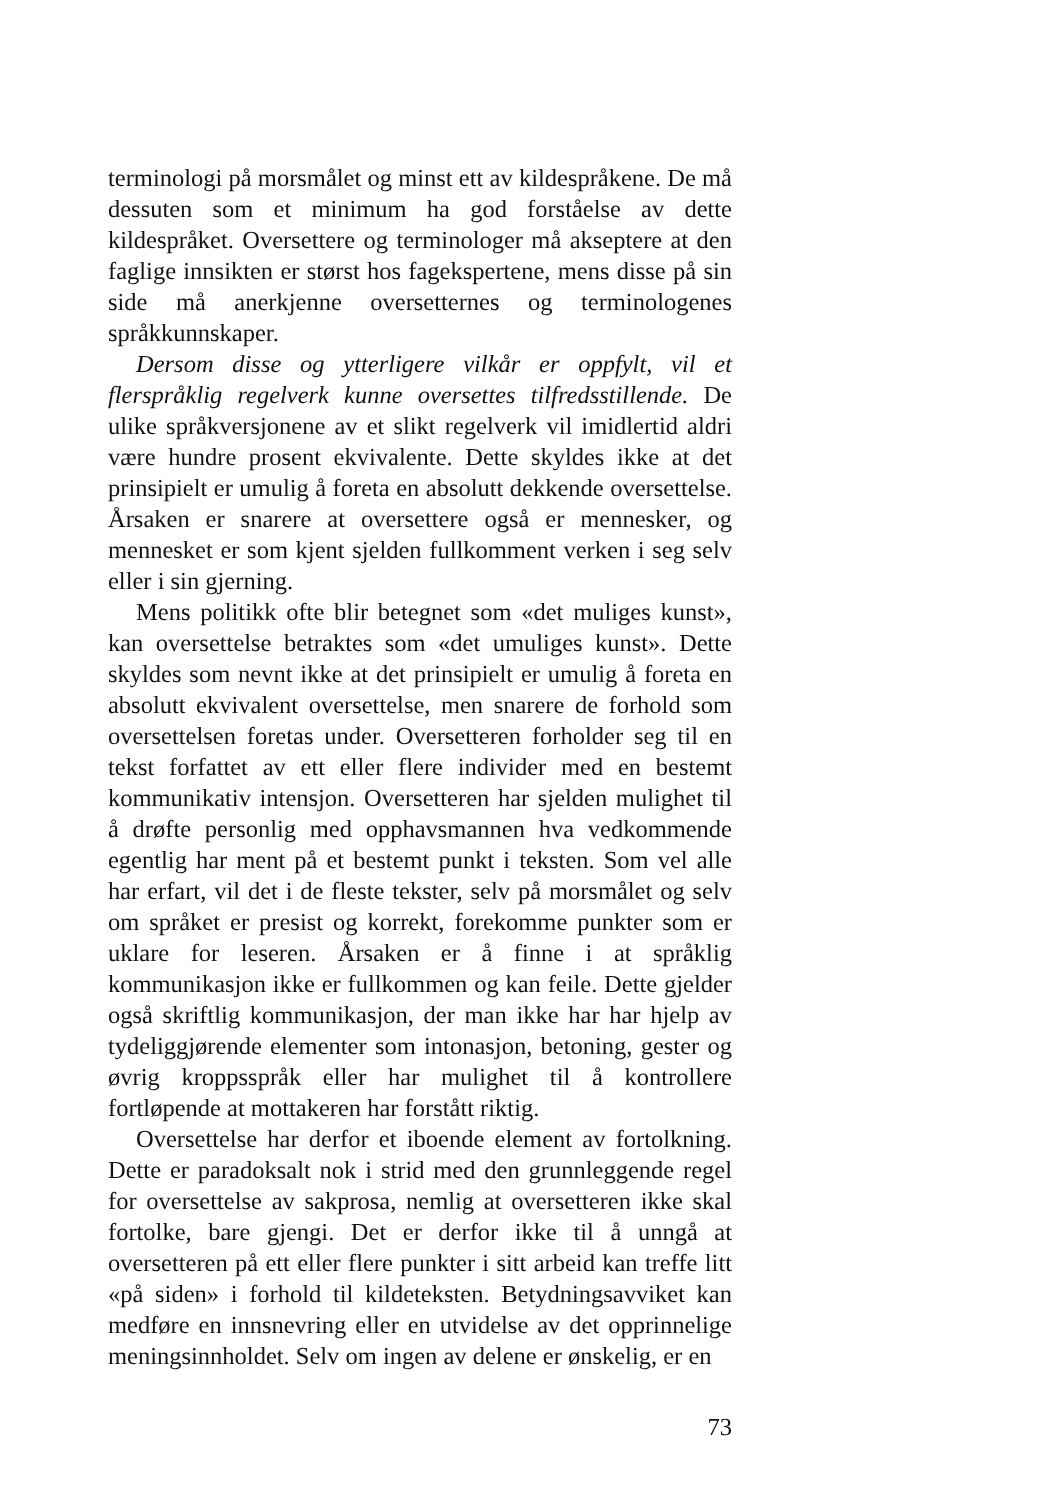terminologi på morsmålet og minst ett av kildespråkene. De må dessuten som et minimum ha god forståelse av dette kildespråket. Oversettere og terminologer må akseptere at den faglige innsikten er størst hos fagekspertene, mens disse på sin side må anerkjenne oversetternes og terminologenes språkkunnskaper.
Dersom disse og ytterligere vilkår er oppfylt, vil et flerspråklig regelverk kunne oversettes tilfredsstillende. De ulike språkversjonene av et slikt regelverk vil imidlertid aldri være hundre prosent ekvivalente. Dette skyldes ikke at det prinsipielt er umulig å foreta en absolutt dekkende oversettelse. Årsaken er snarere at oversettere også er mennesker, og mennesket er som kjent sjelden fullkomment verken i seg selv eller i sin gjerning.
Mens politikk ofte blir betegnet som «det muliges kunst», kan oversettelse betraktes som «det umuliges kunst». Dette skyldes som nevnt ikke at det prinsipielt er umulig å foreta en absolutt ekvivalent oversettelse, men snarere de forhold som oversettelsen foretas under. Oversetteren forholder seg til en tekst forfattet av ett eller flere individer med en bestemt kommunikativ intensjon. Oversetteren har sjelden mulighet til å drøfte personlig med opphavsmannen hva vedkommende egentlig har ment på et bestemt punkt i teksten. Som vel alle har erfart, vil det i de fleste tekster, selv på morsmålet og selv om språket er presist og korrekt, forekomme punkter som er uklare for leseren. Årsaken er å finne i at språklig kommunikasjon ikke er fullkommen og kan feile. Dette gjelder også skriftlig kommunikasjon, der man ikke har har hjelp av tydeliggjørende elementer som intonasjon, betoning, gester og øvrig kroppsspråk eller har mulighet til å kontrollere fortløpende at mottakeren har forstått riktig.
Oversettelse har derfor et iboende element av fortolkning. Dette er paradoksalt nok i strid med den grunnleggende regel for oversettelse av sakprosa, nemlig at oversetteren ikke skal fortolke, bare gjengi. Det er derfor ikke til å unngå at oversetteren på ett eller flere punkter i sitt arbeid kan treffe litt «på siden» i forhold til kildeteksten. Betydningsavviket kan medføre en innsnevring eller en utvidelse av det opprinnelige meningsinnholdet. Selv om ingen av delene er ønskelig, er en
73